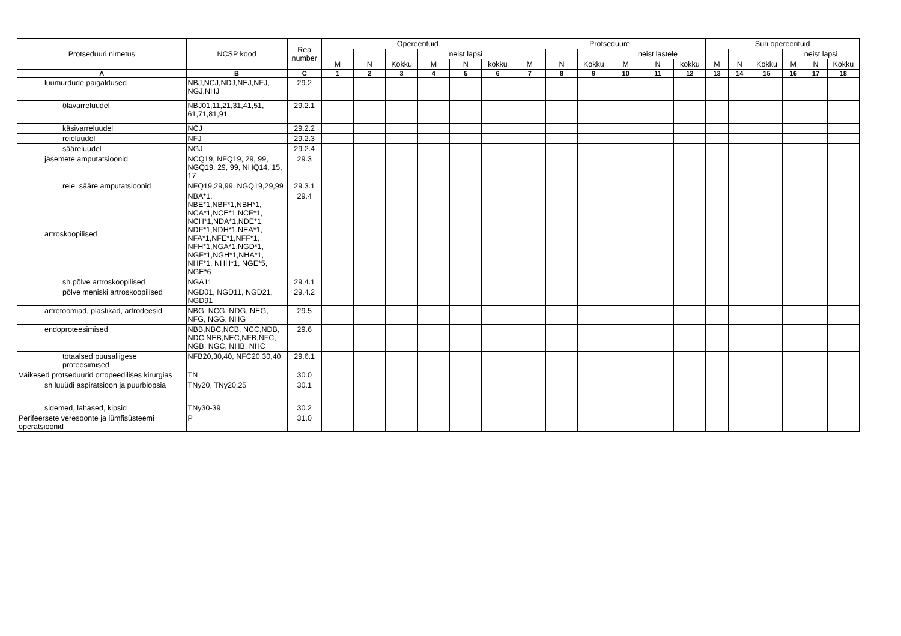| Protseduuri nimetus | NCSP kood | Rea number | Opereerituid | | | | | | Protseduure | | | | | | Suri opereerituid | | | | | |
| --- | --- | --- | --- | --- | --- | --- | --- | --- | --- | --- | --- | --- | --- | --- | --- | --- | --- | --- | --- | --- |
| | | | M | N | Kokku | neist lapsi | | | M | N | Kokku | neist lastele | | | M | N | Kokku | neist lapsi | | |
| | | | | | | M | N | kokku | | | | M | N | kokku | | | | M | N | Kokku |
| A | B | C | 1 | 2 | 3 | 4 | 5 | 6 | 7 | 8 | 9 | 10 | 11 | 12 | 13 | 14 | 15 | 16 | 17 | 18 |
| luumurdude paigaldused | NBJ,NCJ,NDJ,NEJ,NFJ, NGJ,NHJ | 29.2 | | | | | | | | | | | | | | | | | | |
| õlavarreluudel | NBJ01,11,21,31,41,51, 61,71,81,91 | 29.2.1 | | | | | | | | | | | | | | | | | | |
| käsivarreluudel | NCJ | 29.2.2 | | | | | | | | | | | | | | | | | | |
| reieluudel | NFJ | 29.2.3 | | | | | | | | | | | | | | | | | | |
| sääreluudel | NGJ | 29.2.4 | | | | | | | | | | | | | | | | | | |
| jäsemete amputatsioonid | NCQ19, NFQ19, 29, 99, NGQ19, 29, 99, NHQ14, 15, 17 | 29.3 | | | | | | | | | | | | | | | | | | |
| reie, sääre amputatsioonid | NFQ19,29,99, NGQ19,29,99 | 29.3.1 | | | | | | | | | | | | | | | | | | |
| artroskoopilised | NBA*1, NBE*1,NBF*1,NBH*1, NCA*1,NCE*1,NCF*1, NCH*1,NDA*1,NDE*1, NDF*1,NDH*1,NEA*1, NFA*1,NFE*1,NFF*1, NFH*1,NGA*1,NGD*1, NGF*1,NGH*1,NHA*1, NHF*1, NHH*1, NGE*5, NGE*6 | 29.4 | | | | | | | | | | | | | | | | | | |
| sh.põlve artroskoopilised | NGA11 | 29.4.1 | | | | | | | | | | | | | | | | | | |
| põlve meniski artroskoopilised | NGD01, NGD11, NGD21, NGD91 | 29.4.2 | | | | | | | | | | | | | | | | | | |
| artrotoomiad, plastikad, artrodeesid | NBG, NCG, NDG, NEG, NFG, NGG, NHG | 29.5 | | | | | | | | | | | | | | | | | | |
| endoproteesimised | NBB,NBC,NCB, NCC,NDB, NDC,NEB,NEC,NFB,NFC, NGB, NGC, NHB, NHC | 29.6 | | | | | | | | | | | | | | | | | | |
| totaalsed puusaliigese proteesimised | NFB20,30,40, NFC20,30,40 | 29.6.1 | | | | | | | | | | | | | | | | | | |
| Väikesed protseduurid ortopeedilises kirurgias | TN | 30.0 | | | | | | | | | | | | | | | | | | |
| sh luuüdi aspiratsioon ja puurbiopsia | TNy20, TNy20,25 | 30.1 | | | | | | | | | | | | | | | | | | |
| sidemed, lahased, kipsid | TNy30-39 | 30.2 | | | | | | | | | | | | | | | | | | |
| Perifeersete veresoonte ja lümfisüsteemi operatsioonid | P | 31.0 | | | | | | | | | | | | | | | | | | |